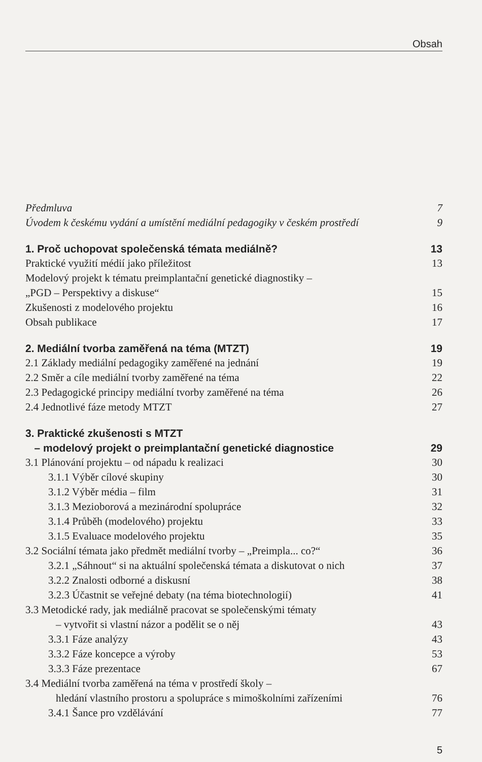Obsah
Předmluva 7
Úvodem k českému vydání a umístění mediální pedagogiky v českém prostředí 9
1. Proč uchopovat společenská témata mediálně? 13
Praktické využití médií jako příležitost 13
Modelový projekt k tématu preimplantační genetické diagnostiky –
„PGD – Perspektivy a diskuse“15
Zkušenosti z modelového projektu 16
Obsah publikace 17
2. Mediální tvorba zaměřená na téma (MTZT) 19
2.1 Základy mediální pedagogiky zaměřené na jednání 19
2.2 Směr a cíle mediální tvorby zaměřené na téma 22
2.3 Pedagogické principy mediální tvorby zaměřené na téma 26
2.4 Jednotlivé fáze metody MTZT 27
3. Praktické zkušenosti s MTZT
– modelový projekt o preimplantační genetické diagnostice 29
3.1 Plánování projektu – od nápadu k realizaci 30
3.1.1 Výběr cílové skupiny 30
3.1.2 Výběr média – film 31
3.1.3 Mezioborová a mezinárodní spolupráce 32
3.1.4 Průběh (modelového) projektu 33
3.1.5 Evaluace modelového projektu 35
3.2 Sociální témata jako předmět mediální tvorby – „Preimpla... co?“36
3.2.1 „Sáhnout“ si na aktuální společenská témata a diskutovat o nich 37
3.2.2 Znalosti odborné a diskusní 38
3.2.3 Účastnit se veřejné debaty (na téma biotechnologií) 41
3.3 Metodické rady, jak mediálně pracovat se společenskými tématy
– vytvořit si vlastní názor a podělit se o něj 43
3.3.1 Fáze analýzy 43
3.3.2 Fáze koncepce a výroby 53
3.3.3 Fáze prezentace 67
3.4 Mediální tvorba zaměřená na téma v prostředí školy –
hledání vlastního prostoru a spolupráce s mimoškolními zařízeními 76
3.4.1 Šance pro vzdělávání 77
5